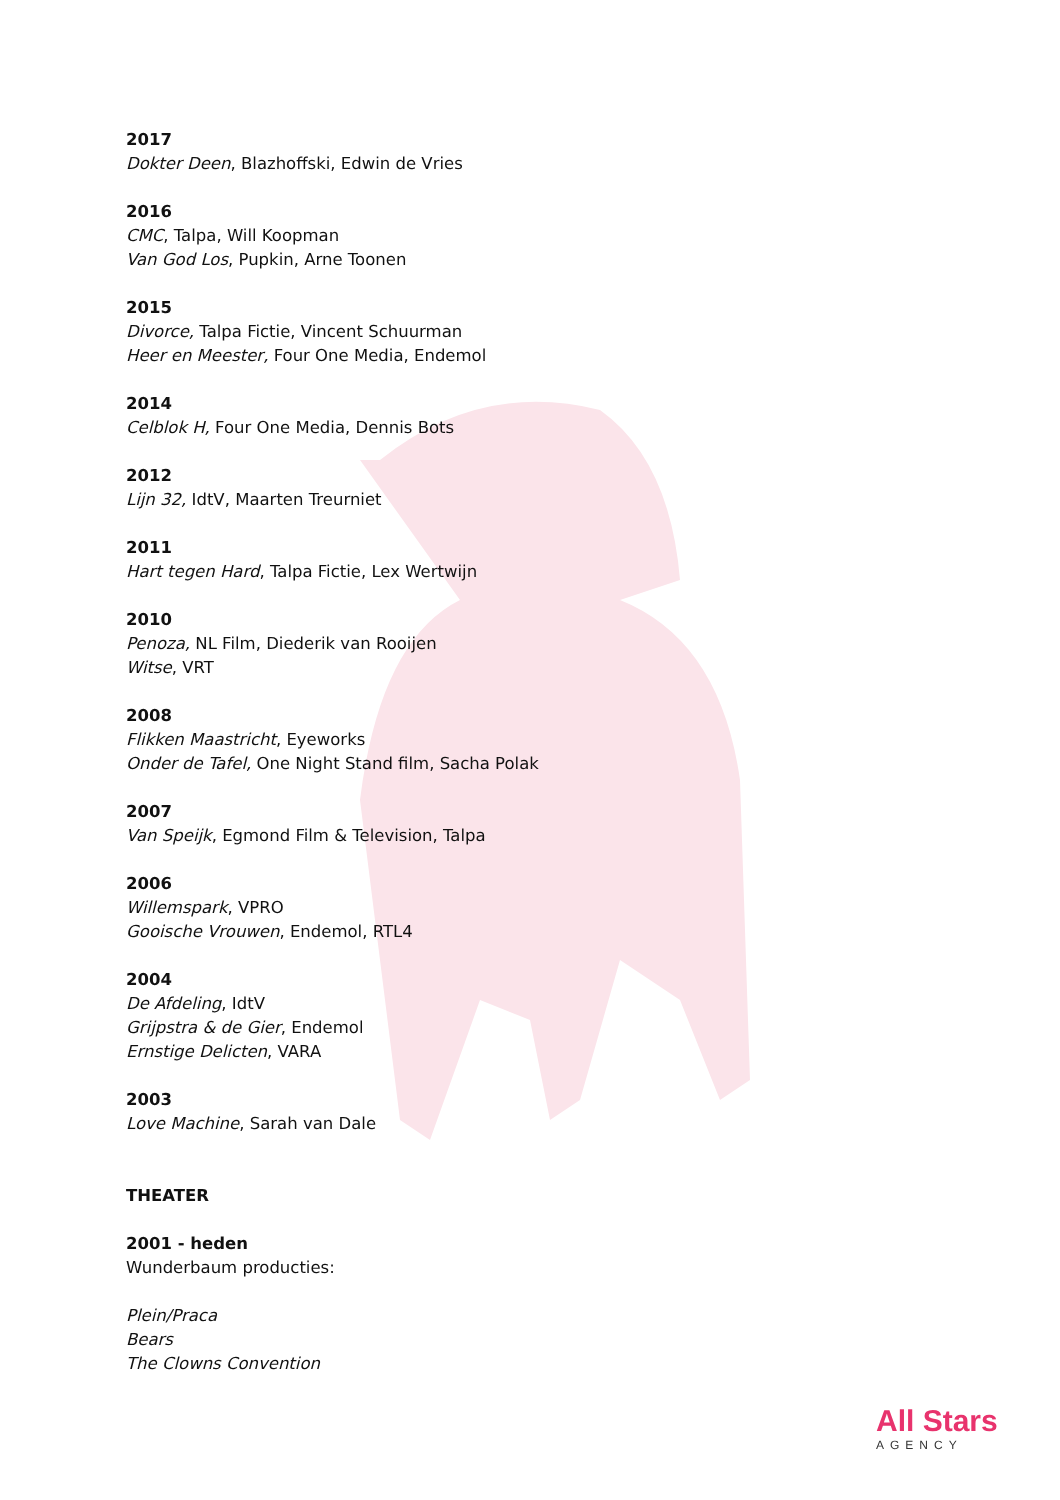2017
Dokter Deen, Blazhoffski, Edwin de Vries
2016
CMC, Talpa, Will Koopman
Van God Los, Pupkin, Arne Toonen
2015
Divorce, Talpa Fictie, Vincent Schuurman
Heer en Meester, Four One Media, Endemol
2014
Celblok H, Four One Media, Dennis Bots
2012
Lijn 32, IdtV, Maarten Treurniet
2011
Hart tegen Hard, Talpa Fictie, Lex Wertwijn
2010
Penoza, NL Film, Diederik van Rooijen
Witse, VRT
2008
Flikken Maastricht, Eyeworks
Onder de Tafel, One Night Stand film, Sacha Polak
2007
Van Speijk, Egmond Film & Television, Talpa
2006
Willemspark, VPRO
Gooische Vrouwen, Endemol, RTL4
2004
De Afdeling, IdtV
Grijpstra & de Gier, Endemol
Ernstige Delicten, VARA
2003
Love Machine, Sarah van Dale
THEATER
2001 - heden
Wunderbaum producties:
Plein/Praca
Bears
The Clowns Convention
All Stars
AGENCY